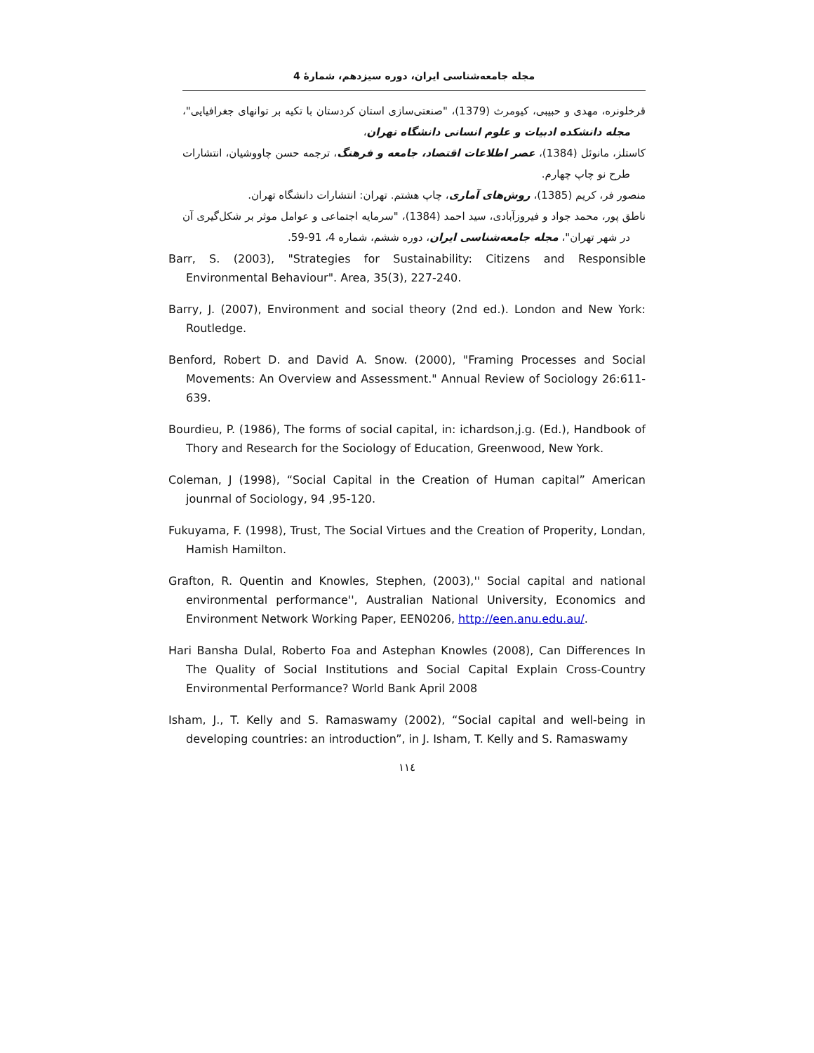مجله جامعه‌شناسی ایران، دوره سیزدهم، شمارهٔ 4
قرخلونره، مهدی و حبیبی، کیومرث (1379)، "صنعتی‌سازی استان کردستان با تکیه بر توانهای جغرافیایی"، مجله دانشکده ادبیات و علوم انسانی دانشگاه تهران،
کاستلز، مانوئل (1384)، عصر اطلاعات اقتصاد، جامعه و فرهنگ، ترجمه حسن چاووشیان، انتشارات طرح نو چاپ چهارم.
منصور فر، کریم (1385)، روش‌های آماری، چاپ هشتم. تهران: انتشارات دانشگاه تهران.
ناطق پور، محمد جواد و فیروزآبادی، سید احمد (1384)، "سرمایه اجتماعی و عوامل موثر بر شکل‌گیری آن در شهر تهران"، مجله جامعه‌شناسی ایران، دوره ششم، شماره 4، 91-59.
Barr, S. (2003), "Strategies for Sustainability: Citizens and Responsible Environmental Behaviour". Area, 35(3), 227-240.
Barry, J. (2007), Environment and social theory (2nd ed.). London and New York: Routledge.
Benford, Robert D. and David A. Snow. (2000), "Framing Processes and Social Movements: An Overview and Assessment." Annual Review of Sociology 26:611-639.
Bourdieu, P. (1986), The forms of social capital, in: ichardson,j.g. (Ed.), Handbook of Thory and Research for the Sociology of Education, Greenwood, New York.
Coleman, J (1998), “Social Capital in the Creation of Human capital” American jounrnal of Sociology, 94 ,95-120.
Fukuyama, F. (1998), Trust, The Social Virtues and the Creation of Properity, Londan, Hamish Hamilton.
Grafton, R. Quentin and Knowles, Stephen, (2003),'' Social capital and national environmental performance'', Australian National University, Economics and Environment Network Working Paper, EEN0206, http://een.anu.edu.au/.
Hari Bansha Dulal, Roberto Foa and Astephan Knowles (2008), Can Differences In The Quality of Social Institutions and Social Capital Explain Cross-Country Environmental Performance? World Bank April 2008
Isham, J., T. Kelly and S. Ramaswamy (2002), “Social capital and well-being in developing countries: an introduction”, in J. Isham, T. Kelly and S. Ramaswamy
١١٤